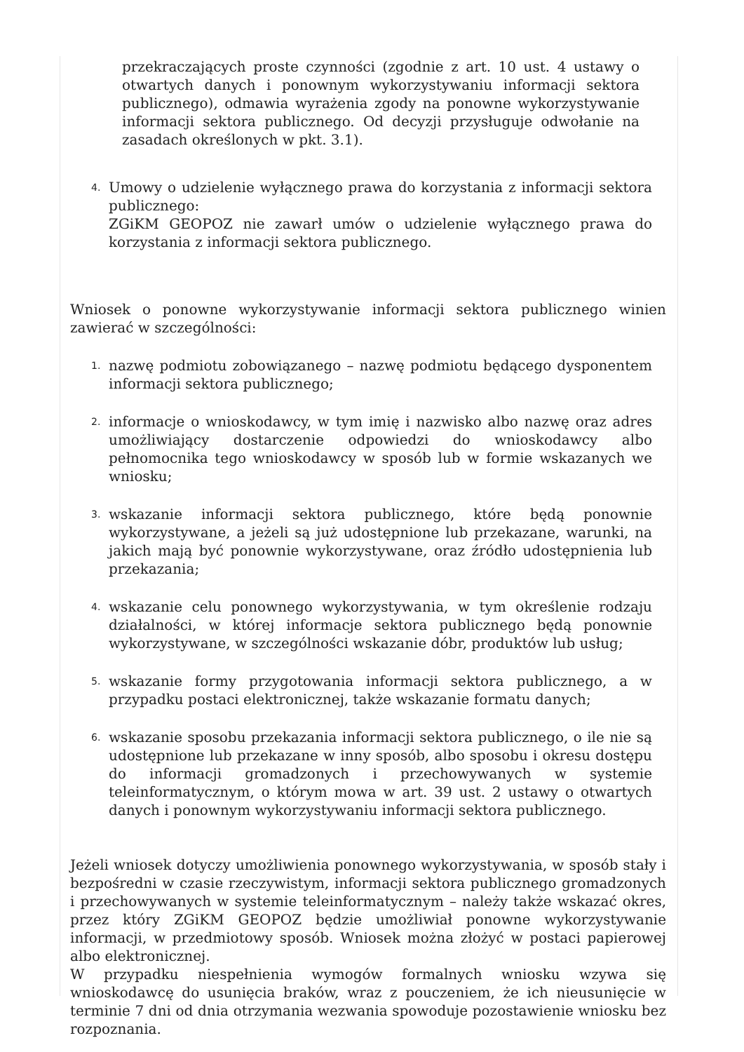przekraczających proste czynności (zgodnie z art. 10 ust. 4 ustawy o otwartych danych i ponownym wykorzystywaniu informacji sektora publicznego), odmawia wyrażenia zgody na ponowne wykorzystywanie informacji sektora publicznego. Od decyzji przysługuje odwołanie na zasadach określonych w pkt. 3.1).
4.
Umowy o udzielenie wyłącznego prawa do korzystania z informacji sektora publicznego:
ZGiKM GEOPOZ nie zawarł umów o udzielenie wyłącznego prawa do korzystania z informacji sektora publicznego.
Wniosek o ponowne wykorzystywanie informacji sektora publicznego winien zawierać w szczególności:
1.
nazwę podmiotu zobowiązanego – nazwę podmiotu będącego dysponentem informacji sektora publicznego;
2.
informacje o wnioskodawcy, w tym imię i nazwisko albo nazwę oraz adres umożliwiający dostarczenie odpowiedzi do wnioskodawcy albo pełnomocnika tego wnioskodawcy w sposób lub w formie wskazanych we wniosku;
3.
wskazanie informacji sektora publicznego, które będą ponownie wykorzystywane, a jeżeli są już udostępnione lub przekazane, warunki, na jakich mają być ponownie wykorzystywane, oraz źródło udostępnienia lub przekazania;
4.
wskazanie celu ponownego wykorzystywania, w tym określenie rodzaju działalności, w której informacje sektora publicznego będą ponownie wykorzystywane, w szczególności wskazanie dóbr, produktów lub usług;
5.
wskazanie formy przygotowania informacji sektora publicznego, a w przypadku postaci elektronicznej, także wskazanie formatu danych;
6.
wskazanie sposobu przekazania informacji sektora publicznego, o ile nie są udostępnione lub przekazane w inny sposób, albo sposobu i okresu dostępu do informacji gromadzonych i przechowywanych w systemie teleinformatycznym, o którym mowa w art. 39 ust. 2 ustawy o otwartych danych i ponownym wykorzystywaniu informacji sektora publicznego.
Jeżeli wniosek dotyczy umożliwienia ponownego wykorzystywania, w sposób stały i bezpośredni w czasie rzeczywistym, informacji sektora publicznego gromadzonych i przechowywanych w systemie teleinformatycznym – należy także wskazać okres, przez który ZGiKM GEOPOZ będzie umożliwiał ponowne wykorzystywanie informacji, w przedmiotowy sposób. Wniosek można złożyć w postaci papierowej albo elektronicznej.
W przypadku niespełnienia wymogów formalnych wniosku wzywa się wnioskodawcę do usunięcia braków, wraz z pouczeniem, że ich nieusunięcie w terminie 7 dni od dnia otrzymania wezwania spowoduje pozostawienie wniosku bez rozpoznania.